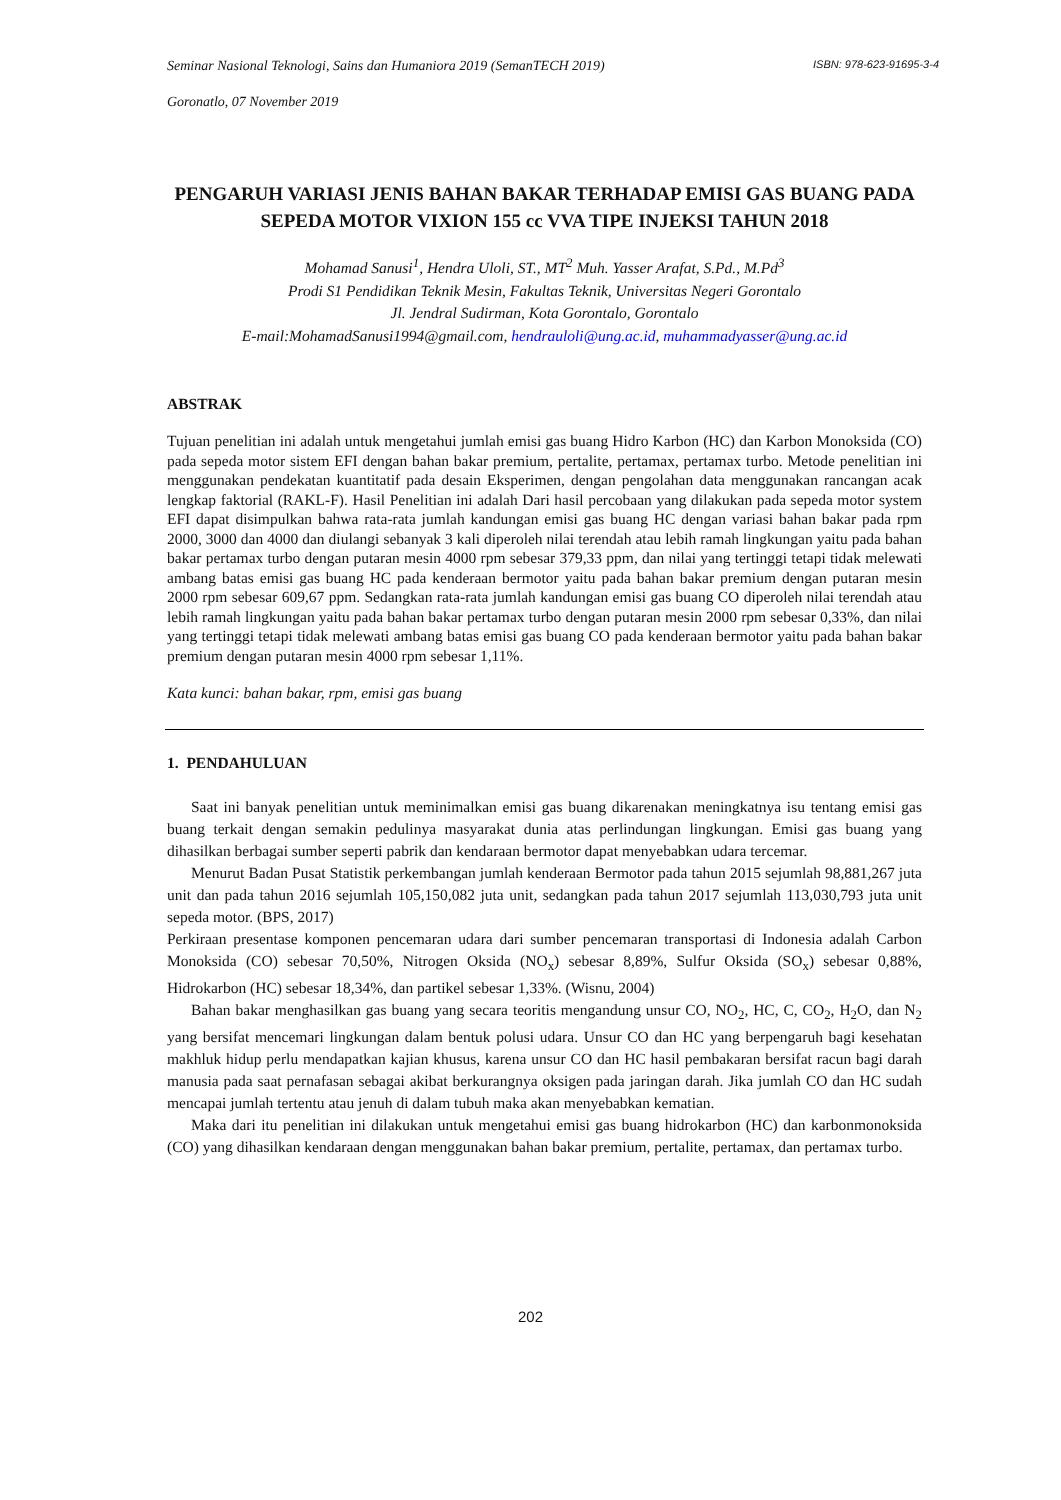Seminar Nasional Teknologi, Sains dan Humaniora 2019 (SemanTECH 2019) ISBN: 978-623-91695-3-4
Goronatlo, 07 November 2019
PENGARUH VARIASI JENIS BAHAN BAKAR TERHADAP EMISI GAS BUANG PADA SEPEDA MOTOR VIXION 155 cc VVA TIPE INJEKSI TAHUN 2018
Mohamad Sanusi<sup>1</sup>, Hendra Uloli, ST., MT<sup>2</sup> Muh. Yasser Arafat, S.Pd., M.Pd<sup>3</sup>
Prodi S1 Pendidikan Teknik Mesin, Fakultas Teknik, Universitas Negeri Gorontalo
Jl. Jendral Sudirman, Kota Gorontalo, Gorontalo
E-mail:MohamadSanusi1994@gmail.com, hendrauloli@ung.ac.id, muhammadyasser@ung.ac.id
ABSTRAK
Tujuan penelitian ini adalah untuk mengetahui jumlah emisi gas buang Hidro Karbon (HC) dan Karbon Monoksida (CO) pada sepeda motor sistem EFI dengan bahan bakar premium, pertalite, pertamax, pertamax turbo. Metode penelitian ini menggunakan pendekatan kuantitatif pada desain Eksperimen, dengan pengolahan data menggunakan rancangan acak lengkap faktorial (RAKL-F). Hasil Penelitian ini adalah Dari hasil percobaan yang dilakukan pada sepeda motor system EFI dapat disimpulkan bahwa rata-rata jumlah kandungan emisi gas buang HC dengan variasi bahan bakar pada rpm 2000, 3000 dan 4000 dan diulangi sebanyak 3 kali diperoleh nilai terendah atau lebih ramah lingkungan yaitu pada bahan bakar pertamax turbo dengan putaran mesin 4000 rpm sebesar 379,33 ppm, dan nilai yang tertinggi tetapi tidak melewati ambang batas emisi gas buang HC pada kenderaan bermotor yaitu pada bahan bakar premium dengan putaran mesin 2000 rpm sebesar 609,67 ppm. Sedangkan rata-rata jumlah kandungan emisi gas buang CO diperoleh nilai terendah atau lebih ramah lingkungan yaitu pada bahan bakar pertamax turbo dengan putaran mesin 2000 rpm sebesar 0,33%, dan nilai yang tertinggi tetapi tidak melewati ambang batas emisi gas buang CO pada kenderaan bermotor yaitu pada bahan bakar premium dengan putaran mesin 4000 rpm sebesar 1,11%.
Kata kunci: bahan bakar, rpm, emisi gas buang
1. PENDAHULUAN
Saat ini banyak penelitian untuk meminimalkan emisi gas buang dikarenakan meningkatnya isu tentang emisi gas buang terkait dengan semakin pedulinya masyarakat dunia atas perlindungan lingkungan. Emisi gas buang yang dihasilkan berbagai sumber seperti pabrik dan kendaraan bermotor dapat menyebabkan udara tercemar.
Menurut Badan Pusat Statistik perkembangan jumlah kenderaan Bermotor pada tahun 2015 sejumlah 98,881,267 juta unit dan pada tahun 2016 sejumlah 105,150,082 juta unit, sedangkan pada tahun 2017 sejumlah 113,030,793 juta unit sepeda motor. (BPS, 2017)
Perkiraan presentase komponen pencemaran udara dari sumber pencemaran transportasi di Indonesia adalah Carbon Monoksida (CO) sebesar 70,50%, Nitrogen Oksida (NO<sub>x</sub>) sebesar 8,89%, Sulfur Oksida (SO<sub>x</sub>) sebesar 0,88%, Hidrokarbon (HC) sebesar 18,34%, dan partikel sebesar 1,33%. (Wisnu, 2004)
Bahan bakar menghasilkan gas buang yang secara teoritis mengandung unsur CO, NO<sub>2</sub>, HC, C, CO<sub>2</sub>, H<sub>2</sub>O, dan N<sub>2</sub> yang bersifat mencemari lingkungan dalam bentuk polusi udara. Unsur CO dan HC yang berpengaruh bagi kesehatan makhluk hidup perlu mendapatkan kajian khusus, karena unsur CO dan HC hasil pembakaran bersifat racun bagi darah manusia pada saat pernafasan sebagai akibat berkurangnya oksigen pada jaringan darah. Jika jumlah CO dan HC sudah mencapai jumlah tertentu atau jenuh di dalam tubuh maka akan menyebabkan kematian.
Maka dari itu penelitian ini dilakukan untuk mengetahui emisi gas buang hidrokarbon (HC) dan karbonmonoksida (CO) yang dihasilkan kendaraan dengan menggunakan bahan bakar premium, pertalite, pertamax, dan pertamax turbo.
202